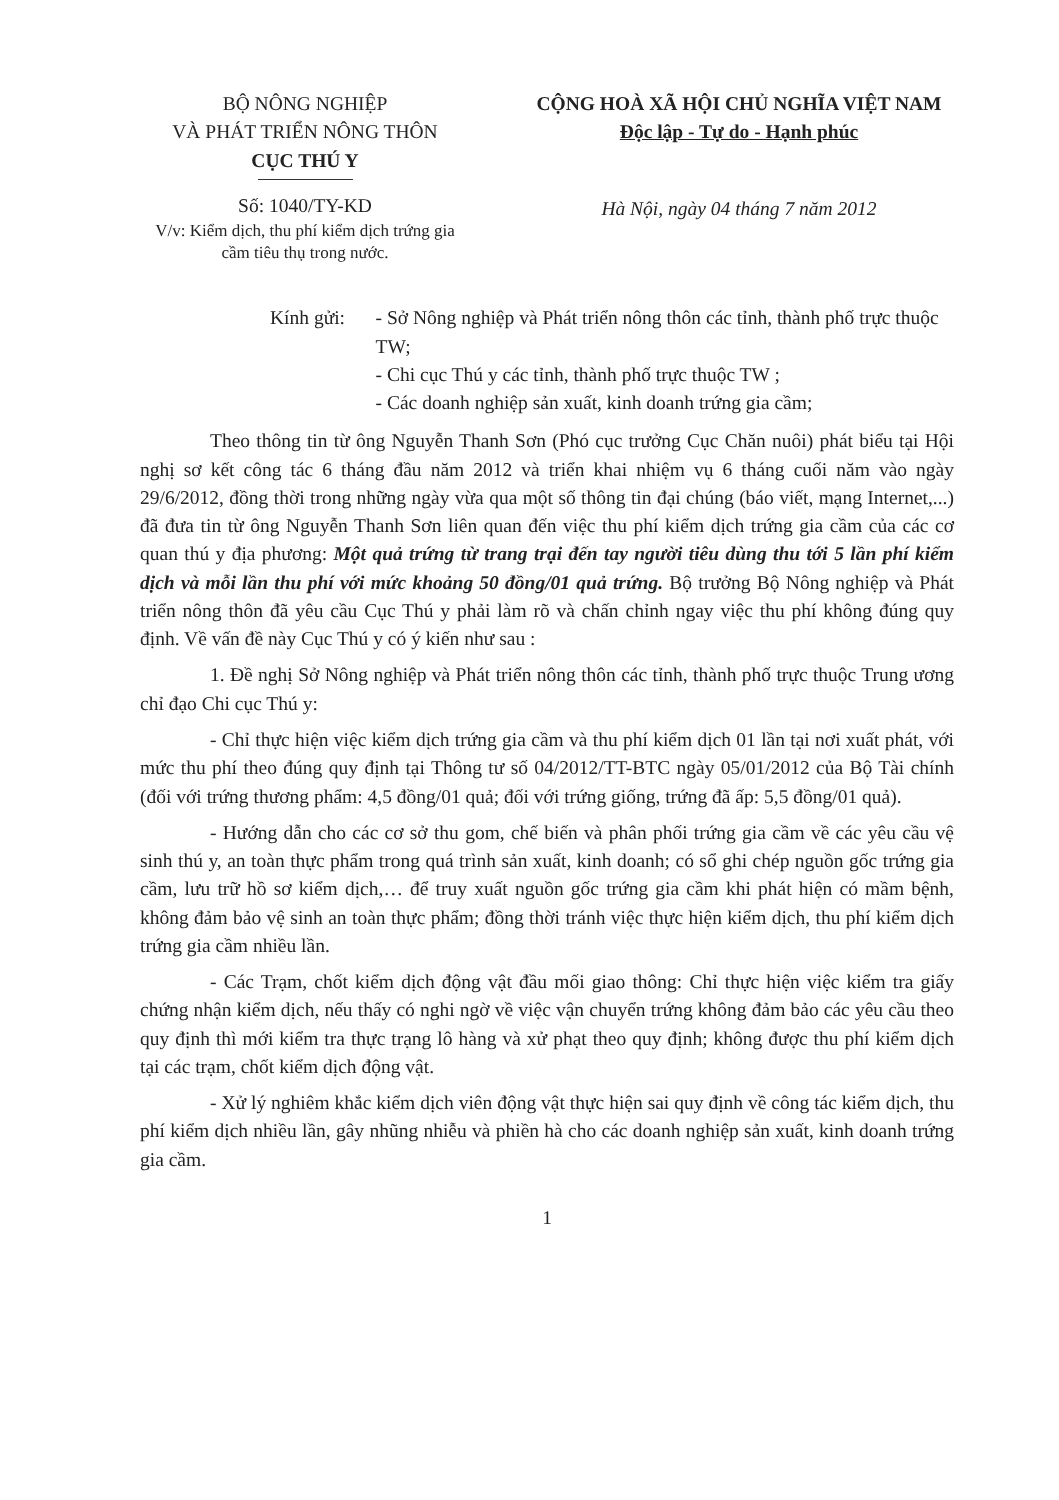BỘ NÔNG NGHIỆP
VÀ PHÁT TRIỂN NÔNG THÔN
CỤC THÚ Y
Số: 1040/TY-KD
V/v: Kiểm dịch, thu phí kiểm dịch trứng gia cầm tiêu thụ trong nước.
CỘNG HOÀ XÃ HỘI CHỦ NGHĨA VIỆT NAM
Độc lập - Tự do - Hạnh phúc
Hà Nội, ngày 04 tháng 7 năm 2012
Kính gửi: - Sở Nông nghiệp và Phát triển nông thôn các tỉnh, thành phố trực thuộc TW;
- Chi cục Thú y các tỉnh, thành phố trực thuộc TW ;
- Các doanh nghiệp sản xuất, kinh doanh trứng gia cầm;
Theo thông tin từ ông Nguyễn Thanh Sơn (Phó cục trưởng Cục Chăn nuôi) phát biểu tại Hội nghị sơ kết công tác 6 tháng đầu năm 2012 và triển khai nhiệm vụ 6 tháng cuối năm vào ngày 29/6/2012, đồng thời trong những ngày vừa qua một số thông tin đại chúng (báo viết, mạng Internet,...) đã đưa tin từ ông Nguyễn Thanh Sơn liên quan đến việc thu phí kiểm dịch trứng gia cầm của các cơ quan thú y địa phương: Một quả trứng từ trang trại đến tay người tiêu dùng thu tới 5 lần phí kiểm dịch và mỗi lần thu phí với mức khoảng 50 đồng/01 quả trứng. Bộ trưởng Bộ Nông nghiệp và Phát triển nông thôn đã yêu cầu Cục Thú y phải làm rõ và chấn chỉnh ngay việc thu phí không đúng quy định. Về vấn đề này Cục Thú y có ý kiến như sau :
1. Đề nghị Sở Nông nghiệp và Phát triển nông thôn các tỉnh, thành phố trực thuộc Trung ương chỉ đạo Chi cục Thú y:
- Chỉ thực hiện việc kiểm dịch trứng gia cầm và thu phí kiểm dịch 01 lần tại nơi xuất phát, với mức thu phí theo đúng quy định tại Thông tư số 04/2012/TT-BTC ngày 05/01/2012 của Bộ Tài chính (đối với trứng thương phẩm: 4,5 đồng/01 quả; đối với trứng giống, trứng đã ấp: 5,5 đồng/01 quả).
- Hướng dẫn cho các cơ sở thu gom, chế biến và phân phối trứng gia cầm về các yêu cầu vệ sinh thú y, an toàn thực phẩm trong quá trình sản xuất, kinh doanh; có sổ ghi chép nguồn gốc trứng gia cầm, lưu trữ hồ sơ kiểm dịch,… để truy xuất nguồn gốc trứng gia cầm khi phát hiện có mầm bệnh, không đảm bảo vệ sinh an toàn thực phẩm; đồng thời tránh việc thực hiện kiểm dịch, thu phí kiểm dịch trứng gia cầm nhiều lần.
- Các Trạm, chốt kiểm dịch động vật đầu mối giao thông: Chỉ thực hiện việc kiểm tra giấy chứng nhận kiểm dịch, nếu thấy có nghi ngờ về việc vận chuyển trứng không đảm bảo các yêu cầu theo quy định thì mới kiểm tra thực trạng lô hàng và xử phạt theo quy định; không được thu phí kiểm dịch tại các trạm, chốt kiểm dịch động vật.
- Xử lý nghiêm khắc kiểm dịch viên động vật thực hiện sai quy định về công tác kiểm dịch, thu phí kiểm dịch nhiều lần, gây nhũng nhiễu và phiền hà cho các doanh nghiệp sản xuất, kinh doanh trứng gia cầm.
1